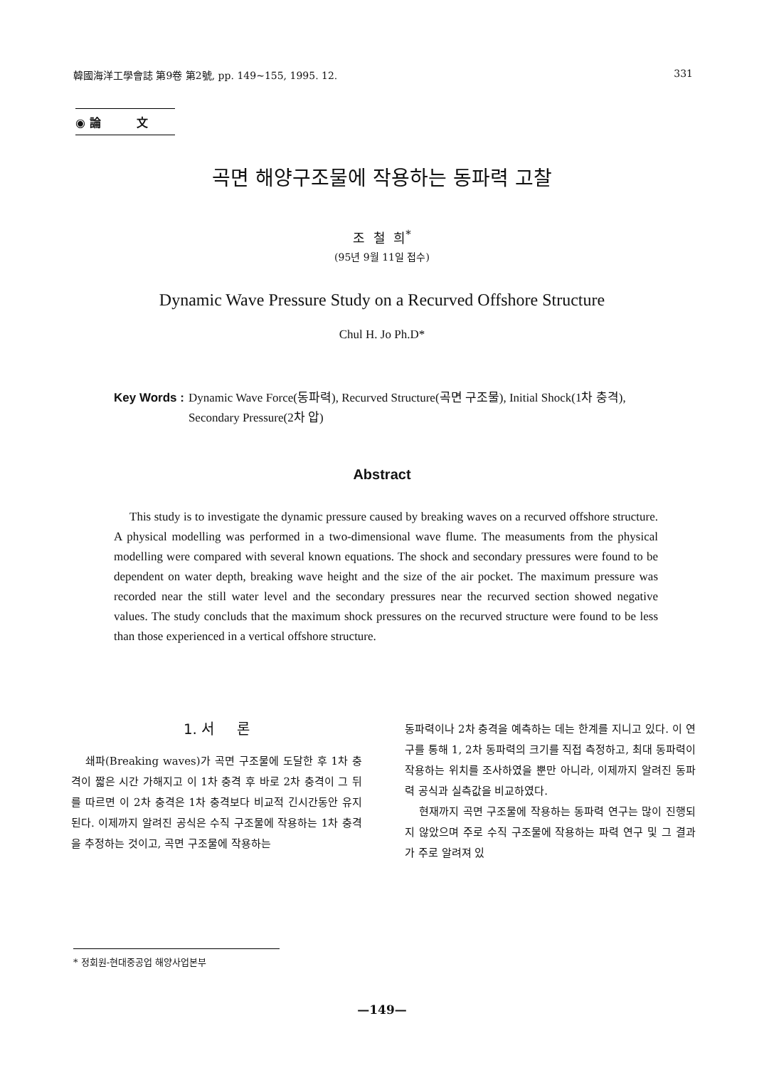韓國海洋工學會誌 第9卷 第2號, pp. 149~155, 1995. 12. 331
◉ 論 文
곡면 해양구조물에 작용하는 동파력 고찰
조 철 희<sup>*</sup>
(95년 9월 11일 접수)
Dynamic Wave Pressure Study on a Recurved Offshore Structure
Chul H. Jo Ph.D*
Key Words : Dynamic Wave Force(동파력), Recurved Structure(곡면 구조물), Initial Shock(1차 충격), Secondary Pressure(2차 압)
Abstract
This study is to investigate the dynamic pressure caused by breaking waves on a recurved offshore structure. A physical modelling was performed in a two-dimensional wave flume. The measuments from the physical modelling were compared with several known equations. The shock and secondary pressures were found to be dependent on water depth, breaking wave height and the size of the air pocket. The maximum pressure was recorded near the still water level and the secondary pressures near the recurved section showed negative values. The study concluds that the maximum shock pressures on the recurved structure were found to be less than those experienced in a vertical offshore structure.
1. 서 론
쇄파(Breaking waves)가 곡면 구조물에 도달한 후 1차 충격이 짧은 시간 가해지고 이 1차 충격 후 바로 2차 충격이 그 뒤를 따르면 이 2차 충격은 1차 충격보다 비교적 긴시간동안 유지된다. 이제까지 알려진 공식은 수직 구조물에 작용하는 1차 충격을 추정하는 것이고, 곡면 구조물에 작용하는
동파력이나 2차 충격을 예측하는 데는 한계를 지니고 있다. 이 연구를 통해 1, 2차 동파력의 크기를 직접 측정하고, 최대 동파력이 작용하는 위치를 조사하였을 뿐만 아니라, 이제까지 알려진 동파력 공식과 실측값을 비교하였다.
현재까지 곡면 구조물에 작용하는 동파력 연구는 많이 진행되지 않았으며 주로 수직 구조물에 작용하는 파력 연구 및 그 결과가 주로 알려져 있
* 정회원-현대중공업 해양사업본부
—149—